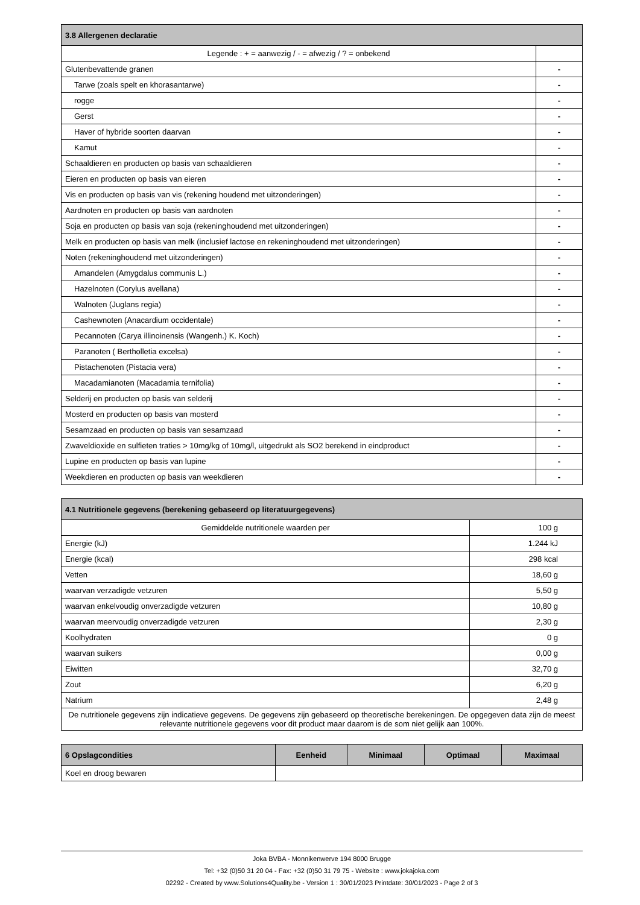| 3.8 Allergenen declaratie | |
| --- | --- |
| Legende : + = aanwezig / - = afwezig / ? = onbekend | |
| Glutenbevattende granen | - |
| Tarwe (zoals spelt en khorasantarwe) | - |
| rogge | - |
| Gerst | - |
| Haver of hybride soorten daarvan | - |
| Kamut | - |
| Schaaldieren en producten op basis van schaaldieren | - |
| Eieren en producten op basis van eieren | - |
| Vis en producten op basis van vis (rekening houdend met uitzonderingen) | - |
| Aardnoten en producten op basis van aardnoten | - |
| Soja en producten op basis van soja (rekeninghoudend met uitzonderingen) | - |
| Melk en producten op basis van melk (inclusief lactose en rekeninghoudend met uitzonderingen) | - |
| Noten (rekeninghoudend met uitzonderingen) | - |
| Amandelen (Amygdalus communis L.) | - |
| Hazelnoten (Corylus avellana) | - |
| Walnoten (Juglans regia) | - |
| Cashewnoten (Anacardium occidentale) | - |
| Pecannoten (Carya illinoinensis (Wangenh.) K. Koch) | - |
| Paranoten ( Bertholletia excelsa) | - |
| Pistachenoten (Pistacia vera) | - |
| Macadamianoten (Macadamia ternifolia) | - |
| Selderij en producten op basis van selderij | - |
| Mosterd en producten op basis van mosterd | - |
| Sesamzaad en producten op basis van sesamzaad | - |
| Zwaveldioxide en sulfieten traties > 10mg/kg of 10mg/l, uitgedrukt als SO2 berekend in eindproduct | - |
| Lupine en producten op basis van lupine | - |
| Weekdieren en producten op basis van weekdieren | - |
| 4.1 Nutritionele gegevens (berekening gebaseerd op literatuurgegevens) | |
| --- | --- |
| Gemiddelde nutritionele waarden per | 100 g |
| Energie (kJ) | 1.244 kJ |
| Energie (kcal) | 298 kcal |
| Vetten | 18,60 g |
| waarvan verzadigde vetzuren | 5,50 g |
| waarvan enkelvoudig onverzadigde vetzuren | 10,80 g |
| waarvan meervoudig onverzadigde vetzuren | 2,30 g |
| Koolhydraten | 0 g |
| waarvan suikers | 0,00 g |
| Eiwitten | 32,70 g |
| Zout | 6,20 g |
| Natrium | 2,48 g |
| De nutritionele gegevens zijn indicatieve gegevens. De gegevens zijn gebaseerd op theoretische berekeningen. De opgegeven data zijn de meest relevante nutritionele gegevens voor dit product maar daarom is de som niet gelijk aan 100%. | |
| 6 Opslagcondities | Eenheid | Minimaal | Optimaal | Maximaal |
| --- | --- | --- | --- | --- |
| Koel en droog bewaren | | | | |
Joka BVBA - Monnikenwerve 194 8000 Brugge
Tel: +32 (0)50 31 20 04 - Fax: +32 (0)50 31 79 75 - Website : www.jokajoka.com
02292 - Created by www.Solutions4Quality.be - Version 1 : 30/01/2023 Printdate: 30/01/2023 - Page 2 of 3